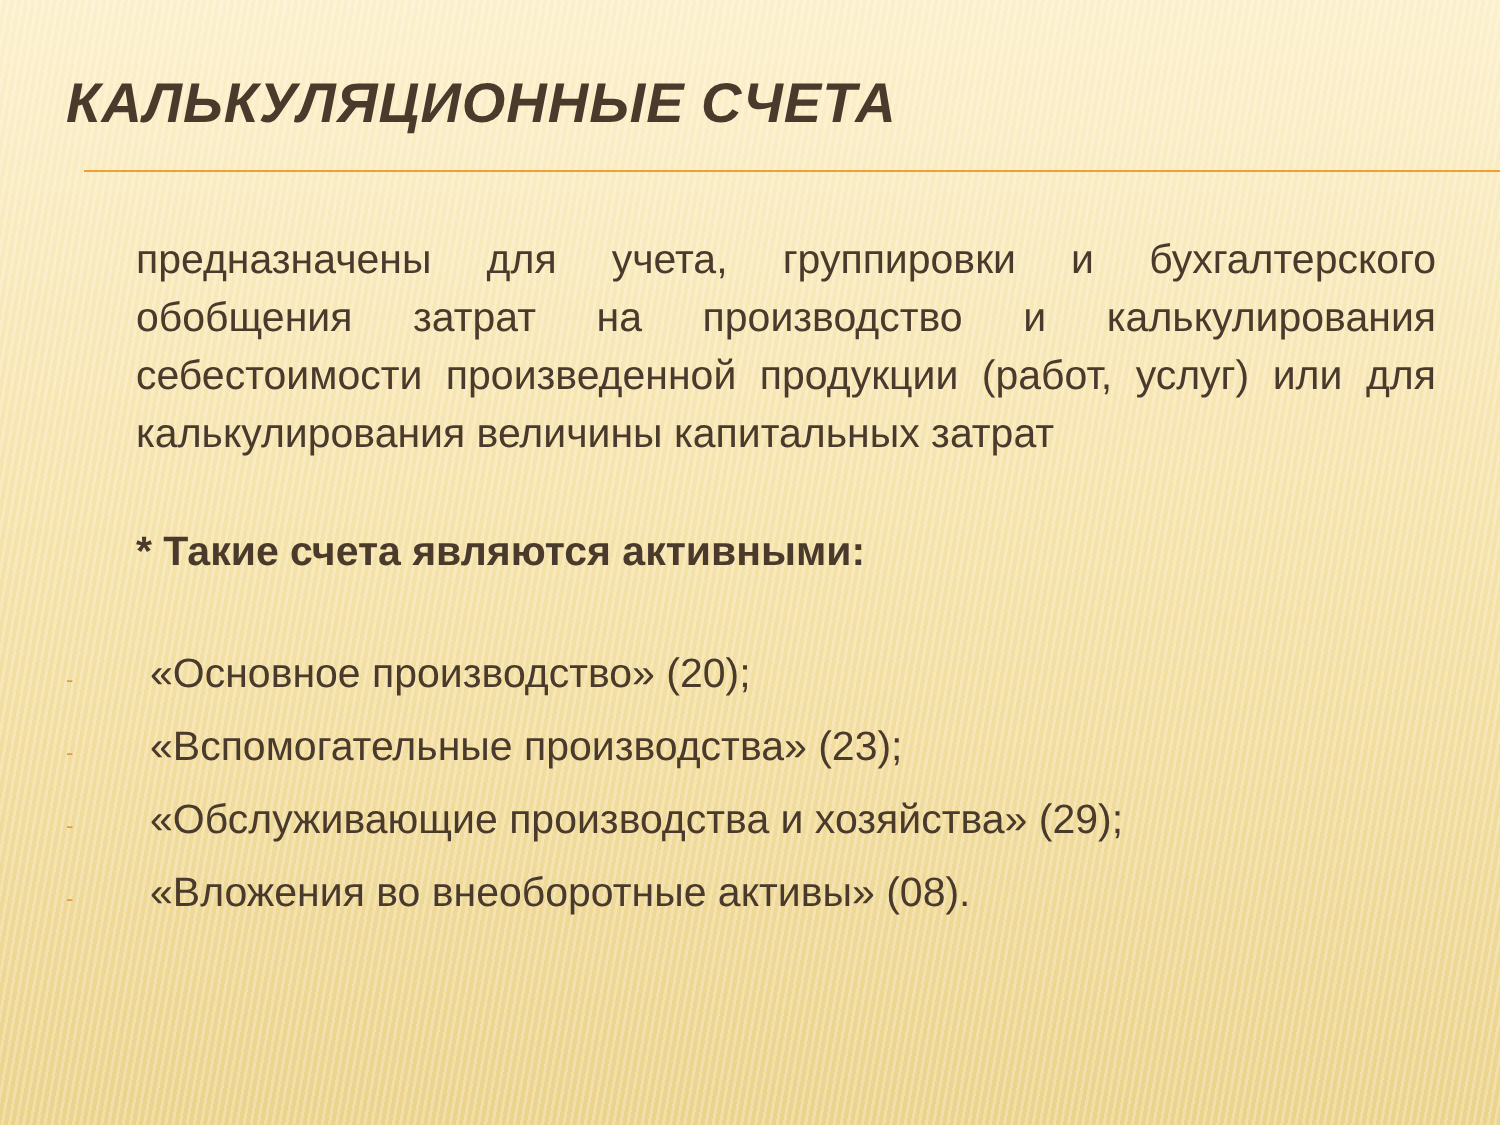КАЛЬКУЛЯЦИОННЫЕ СЧЕТА
предназначены для учета, группировки и бухгалтерского обобщения затрат на производство и калькулирования себестоимости произведенной продукции (работ, услуг) или для калькулирования величины капитальных затрат
* Такие счета являются активными:
- «Основное производство» (20);
- «Вспомогательные производства» (23);
- «Обслуживающие производства и хозяйства» (29);
- «Вложения во внеоборотные активы» (08).